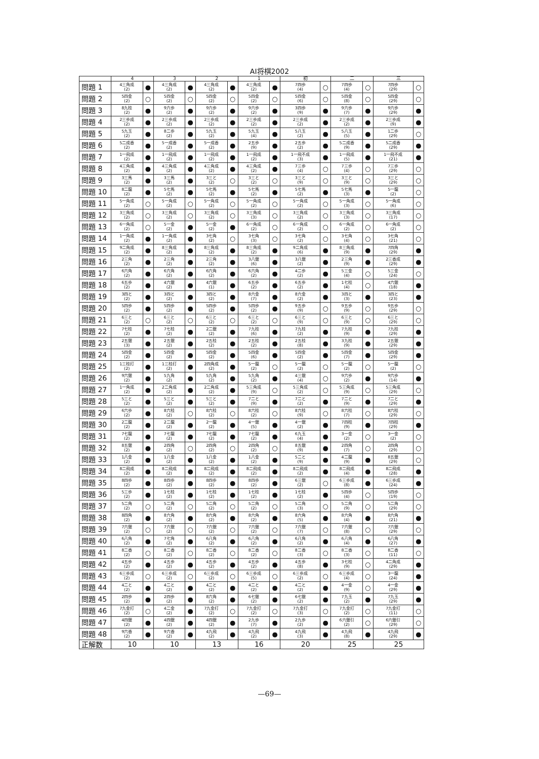AI将棋2002
| | 4 | | 3 | | 2 | | 1 | | 初 | | 二 | | 三 | |
| --- | --- | --- | --- | --- | --- | --- | --- | --- | --- | --- | --- | --- | --- | --- |
| 問題 1 | 4三角成 (2) | ● | 4三角成 (2) | ● | 4三角成 (2) | ● | 4三角成 (2) | ● | 7四歩 (4) | ○ | 7四歩 (4) | ○ | 7四歩 (29) | ○ |
| 問題 2 | 5四金 (2) | ○ | 5四金 (2) | ○ | 5四金 (2) | ○ | 5四金 (2) | ○ | 5四金 (6) | ○ | 5四金 (8) | ○ | 5四金 (29) | ○ |
| 問題 3 | 8九桂 (2) | ● | 9六歩 (2) | ● | 9六歩 (2) | ● | 9六歩 (2) | ● | 3四歩 (9) | ● | 9六歩 (7) | ● | 9六歩 (29) | ● |
| 問題 4 | 2三歩成 (2) | ● | 2三歩成 (2) | ● | 2三歩成 (2) | ● | 2三歩成 (2) | ● | 2三歩成 (2) | ● | 2三歩成 (2) | ● | 2三歩成 (9) | ● |
| 問題 5 | 5九玉 (2) | ● | 8二歩 (2) | ● | 5九玉 (2) | ● | 5九玉 (4) | ● | 5八玉 (2) | ● | 5八玉 (5) | ● | 1二歩 (29) | ○ |
| 問題 6 | 5二成香 (2) | ● | 5一成香 (2) | ● | 5一成香 (2) | ● | 2五歩 (9) | ● | 2五歩 (2) | ● | 5二成香 (9) | ● | 5二成香 (29) | ● |
| 問題 7 | 1一飛成 (2) | ● | 1一飛成 (2) | ● | 1一飛成 (2) | ● | 1一飛成 (2) | ● | 1一飛不成 (3) | ● | 1一飛成 (5) | ● | 1一飛不成 (21) | ● |
| 問題 8 | 4三角成 (2) | ● | 4三角成 (2) | ● | 4三角成 (2) | ● | 4三角成 (2) | ● | 7三歩 (4) | ○ | 7三歩 (4) | ○ | 7三歩 (29) | ○ |
| 問題 9 | 3三馬 (2) | ● | 3三馬 (2) | ● | 3三と (2) | ○ | 3三と (2) | ○ | 3三と (9) | ○ | 3三と (9) | ○ | 3三と (29) | ○ |
| 問題 10 | 8二龍 (2) | ● | 5七馬 (2) | ● | 5七馬 (2) | ● | 5七馬 (2) | ● | 5七馬 (2) | ● | 5七馬 (3) | ● | 5一龍 (2) | ○ |
| 問題 11 | 5一角成 (2) | ○ | 5一角成 (2) | ○ | 5一角成 (2) | ○ | 5一角成 (2) | ○ | 5一角成 (2) | ○ | 5一角成 (3) | ○ | 5一角成 (6) | ○ |
| 問題 12 | 3三角成 (2) | ○ | 3三角成 (2) | ○ | 3三角成 (2) | ○ | 3三角成 (3) | ○ | 3三角成 (2) | ○ | 3三角成 (3) | ○ | 3三角成 (17) | ○ |
| 問題 13 | 6一角成 (2) | ○ | 5一金 (2) | ● | 5一金 (2) | ● | 6一角成 (2) | ○ | 6一角成 (2) | ○ | 6一角成 (2) | ○ | 6一角成 (2) | ○ |
| 問題 14 | 1一角成 (2) | ● | 1一角成 (2) | ● | 3七角 (2) | ○ | 3七角 (3) | ○ | 3七角 (2) | ○ | 3七角 (4) | ○ | 3七角 (21) | ○ |
| 問題 15 | 9二角成 (2) | ● | 8三角成 (2) | ● | 8三角成 (2) | ● | 8三角成 (2) | ● | 9二角成 (6) | ● | 8三角成 (9) | ● | 7四角 (29) | ● |
| 問題 16 | 2三角 (2) | ● | 2三角 (2) | ● | 2三角 (2) | ● | 3八銀 (6) | ● | 3八銀 (2) | ● | 2三角 (9) | ● | 2三香成 (29) | ● |
| 問題 17 | 6六角 (2) | ● | 6六角 (2) | ● | 6六角 (2) | ● | 6六角 (2) | ● | 4二歩 (2) | ● | 5三金 (4) | ○ | 5三金 (24) | ○ |
| 問題 18 | 6五歩 (2) | ● | 4六銀 (2) | ● | 4六銀 (1) | ● | 6五歩 (2) | ● | 6五歩 (2) | ● | 1七桂 (4) | ○ | 4六銀 (18) | ● |
| 問題 19 | 3四と (2) | ● | 3四と (2) | ● | 3四と (2) | ● | 8六金 (7) | ● | 8六金 (2) | ● | 3四と (3) | ● | 3四と (23) | ● |
| 問題 20 | 5四歩 (2) | ● | 5四歩 (2) | ● | 5四歩 (2) | ● | 5四歩 (2) | ● | 9五歩 (9) | ○ | 9五歩 (9) | ○ | 9五歩 (29) | ○ |
| 問題 21 | 6三と (2) | ○ | 6三と (2) | ○ | 6三と (2) | ○ | 6三と (2) | ○ | 6三と (9) | ○ | 6三と (9) | ○ | 6三と (29) | ○ |
| 問題 22 | 7七桂 (2) | ● | 7七桂 (2) | ● | 2二銀 (2) | ● | 7九桂 (6) | ● | 7九桂 (2) | ● | 7九桂 (9) | ● | 7九桂 (29) | ● |
| 問題 23 | 2五銀 (3) | ● | 2五銀 (2) | ● | 2五桂 (2) | ● | 2五桂 (2) | ● | 2五桂 (8) | ● | 3九桂 (9) | ● | 2五銀 (29) | ● |
| 問題 24 | 5四金 (2) | ● | 5四金 (2) | ● | 5四金 (2) | ● | 5四金 (6) | ● | 5四金 (2) | ● | 5四金 (7) | ● | 5四金 (29) | ● |
| 問題 25 | 1三桂打 (2) | ● | 1三桂打 (2) | ● | 2四角成 (2) | ● | 5一龍 (2) | ○ | 5一龍 (2) | ○ | 5一龍 (2) | ○ | 5一龍 (2) | ○ |
| 問題 26 | 9六銀 (2) | ● | 5九角 (2) | ● | 5九角 (2) | ● | 5九角 (2) | ● | 4三銀 (4) | ○ | 9六歩 (2) | ● | 9六歩 (14) | ● |
| 問題 27 | 1一角成 (2) | ● | 2二角成 (2) | ● | 2二角成 (2) | ● | 5三角成 (9) | ○ | 5三角成 (2) | ○ | 5三角成 (9) | ○ | 5三角成 (29) | ○ |
| 問題 28 | 5三と (2) | ● | 5三と (2) | ● | 5三と (2) | ● | 7二と (9) | ● | 7二と (2) | ● | 7二と (9) | ● | 7二と (29) | ● |
| 問題 29 | 6六歩 (2) | ● | 8六桂 (2) | ○ | 8六桂 (2) | ○ | 8六桂 (2) | ○ | 8六桂 (9) | ○ | 8六桂 (7) | ○ | 8六桂 (29) | ○ |
| 問題 30 | 2二龍 (2) | ● | 2二龍 (2) | ● | 2一龍 (2) | ● | 4一銀 (5) | ● | 4一銀 (2) | ● | 7四桂 (9) | ● | 7四桂 (29) | ● |
| 問題 31 | 7七龍 (2) | ● | 7七龍 (2) | ● | 7七龍 (2) | ● | 7七龍 (2) | ● | 6九玉 (4) | ● | 3一金 (2) | ○ | 3一金 (2) | ○ |
| 問題 32 | 8五銀 (2) | ● | 2四角 (2) | ○ | 2四角 (2) | ○ | 2四角 (2) | ○ | 8五銀 (9) | ● | 2四角 (7) | ○ | 2四角 (29) | ○ |
| 問題 33 | 1八金 (2) | ● | 1八金 (2) | ● | 1八金 (2) | ● | 1八金 (2) | ● | 5二と (9) | ● | 4二龍 (9) | ● | 8五銀 (29) | ○ |
| 問題 34 | 8二飛成 (2) | ● | 8二飛成 (2) | ● | 8二飛成 (2) | ● | 8二飛成 (2) | ● | 8二飛成 (2) | ● | 8二飛成 (4) | ● | 8二飛成 (28) | ● |
| 問題 35 | 8四歩 (2) | ● | 8四歩 (2) | ● | 8四歩 (2) | ● | 8四歩 (2) | ● | 6三銀 (2) | ○ | 6三歩成 (8) | ● | 6三歩成 (24) | ● |
| 問題 36 | 5三歩 (2) | ● | 1七桂 (2) | ● | 1七桂 (2) | ● | 1七桂 (2) | ● | 1七桂 (2) | ● | 5四歩 (4) | ○ | 5四歩 (19) | ○ |
| 問題 37 | 5二角 (2) | ○ | 5二角 (2) | ○ | 5二角 (2) | ○ | 5二角 (2) | ○ | 5二角 (3) | ○ | 5二角 (9) | ○ | 5二角 (29) | ○ |
| 問題 38 | 8四角 (2) | ● | 8六角 (2) | ● | 8六角 (2) | ● | 8六角 (2) | ● | 8六角 (5) | ● | 8六角 (4) | ● | 8六角 (21) | ● |
| 問題 39 | 7六銀 (2) | ○ | 7六銀 (2) | ○ | 7六銀 (2) | ○ | 7六銀 (2) | ○ | 7六銀 (7) | ○ | 7六銀 (8) | ○ | 7六銀 (29) | ○ |
| 問題 40 | 6八角 (2) | ● | 7七角 (2) | ● | 6八角 (2) | ● | 6八角 (2) | ● | 6八角 (2) | ● | 6八角 (4) | ● | 6八角 (27) | ● |
| 問題 41 | 8二香 (2) | ○ | 8二香 (2) | ○ | 8二香 (2) | ○ | 8二香 (2) | ○ | 8二香 (3) | ○ | 8二香 (3) | ○ | 8二香 (11) | ○ |
| 問題 42 | 4五歩 (2) | ● | 4五歩 (2) | ● | 4五歩 (2) | ● | 4五歩 (2) | ● | 4五歩 (8) | ● | 3七桂 (9) | ○ | 4二角成 (29) | ● |
| 問題 43 | 6三歩成 (2) | ○ | 6三歩成 (2) | ○ | 6三歩成 (2) | ○ | 6三歩成 (5) | ○ | 6三歩成 (2) | ○ | 6三歩成 (4) | ○ | 3一龍 (24) | ● |
| 問題 44 | 4二と (2) | ● | 4二と (2) | ● | 4二と (2) | ● | 4二と (2) | ● | 4二と (2) | ● | 4一金 (9) | ○ | 4一金 (29) | ● |
| 問題 45 | 2四歩 (2) | ● | 2四歩 (2) | ● | 8六角 (2) | ● | 6七銀 (2) | ● | 6七銀 (2) | ● | 7九玉 (2) | ● | 7九玉 (29) | ● |
| 問題 46 | 7九金打 (2) | ○ | 4二金 (2) | ● | 7九金打 (2) | ○ | 7九金打 (2) | ○ | 7九金打 (3) | ○ | 7九金打 (2) | ○ | 7九金打 (11) | ○ |
| 問題 47 | 4四銀 (2) | ● | 4四銀 (2) | ● | 4四銀 (2) | ● | 2九歩 (7) | ● | 2九歩 (2) | ● | 6六銀引 (2) | ○ | 6六銀引 (29) | ○ |
| 問題 48 | 9六香 (2) | ● | 9六香 (2) | ● | 4九飛 (2) | ● | 4九飛 (2) | ● | 4九飛 (3) | ● | 4九飛 (8) | ● | 4九飛 (29) | ● |
| 正解数 | 10 | | 10 | | 13 | | 16 | | 20 | | 25 | | 25 | |
—69—